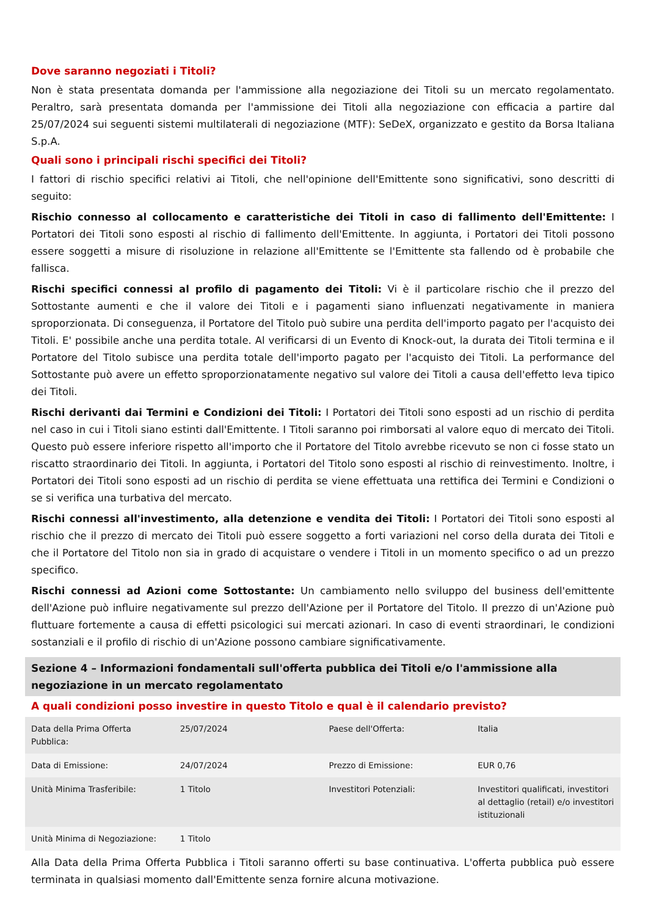Dove saranno negoziati i Titoli?
Non è stata presentata domanda per l'ammissione alla negoziazione dei Titoli su un mercato regolamentato. Peraltro, sarà presentata domanda per l'ammissione dei Titoli alla negoziazione con efficacia a partire dal 25/07/2024 sui seguenti sistemi multilaterali di negoziazione (MTF): SeDeX, organizzato e gestito da Borsa Italiana S.p.A.
Quali sono i principali rischi specifici dei Titoli?
I fattori di rischio specifici relativi ai Titoli, che nell'opinione dell'Emittente sono significativi, sono descritti di seguito:
Rischio connesso al collocamento e caratteristiche dei Titoli in caso di fallimento dell'Emittente: I Portatori dei Titoli sono esposti al rischio di fallimento dell'Emittente. In aggiunta, i Portatori dei Titoli possono essere soggetti a misure di risoluzione in relazione all'Emittente se l'Emittente sta fallendo od è probabile che fallisca.
Rischi specifici connessi al profilo di pagamento dei Titoli: Vi è il particolare rischio che il prezzo del Sottostante aumenti e che il valore dei Titoli e i pagamenti siano influenzati negativamente in maniera sproporzionata. Di conseguenza, il Portatore del Titolo può subire una perdita dell'importo pagato per l'acquisto dei Titoli. E' possibile anche una perdita totale. Al verificarsi di un Evento di Knock-out, la durata dei Titoli termina e il Portatore del Titolo subisce una perdita totale dell'importo pagato per l'acquisto dei Titoli. La performance del Sottostante può avere un effetto sproporzionatamente negativo sul valore dei Titoli a causa dell'effetto leva tipico dei Titoli.
Rischi derivanti dai Termini e Condizioni dei Titoli: I Portatori dei Titoli sono esposti ad un rischio di perdita nel caso in cui i Titoli siano estinti dall'Emittente. I Titoli saranno poi rimborsati al valore equo di mercato dei Titoli. Questo può essere inferiore rispetto all'importo che il Portatore del Titolo avrebbe ricevuto se non ci fosse stato un riscatto straordinario dei Titoli. In aggiunta, i Portatori del Titolo sono esposti al rischio di reinvestimento. Inoltre, i Portatori dei Titoli sono esposti ad un rischio di perdita se viene effettuata una rettifica dei Termini e Condizioni o se si verifica una turbativa del mercato.
Rischi connessi all'investimento, alla detenzione e vendita dei Titoli: I Portatori dei Titoli sono esposti al rischio che il prezzo di mercato dei Titoli può essere soggetto a forti variazioni nel corso della durata dei Titoli e che il Portatore del Titolo non sia in grado di acquistare o vendere i Titoli in un momento specifico o ad un prezzo specifico.
Rischi connessi ad Azioni come Sottostante: Un cambiamento nello sviluppo del business dell'emittente dell'Azione può influire negativamente sul prezzo dell'Azione per il Portatore del Titolo. Il prezzo di un'Azione può fluttuare fortemente a causa di effetti psicologici sui mercati azionari. In caso di eventi straordinari, le condizioni sostanziali e il profilo di rischio di un'Azione possono cambiare significativamente.
Sezione 4 – Informazioni fondamentali sull'offerta pubblica dei Titoli e/o l'ammissione alla negoziazione in un mercato regolamentato
A quali condizioni posso investire in questo Titolo e qual è il calendario previsto?
| Data della Prima Offerta Pubblica: | 25/07/2024 | Paese dell'Offerta: | Italia |
| Data di Emissione: | 24/07/2024 | Prezzo di Emissione: | EUR 0,76 |
| Unità Minima Trasferibile: | 1 Titolo | Investitori Potenziali: | Investitori qualificati, investitori al dettaglio (retail) e/o investitori istituzionali |
| Unità Minima di Negoziazione: | 1 Titolo | | |
Alla Data della Prima Offerta Pubblica i Titoli saranno offerti su base continuativa. L'offerta pubblica può essere terminata in qualsiasi momento dall'Emittente senza fornire alcuna motivazione.